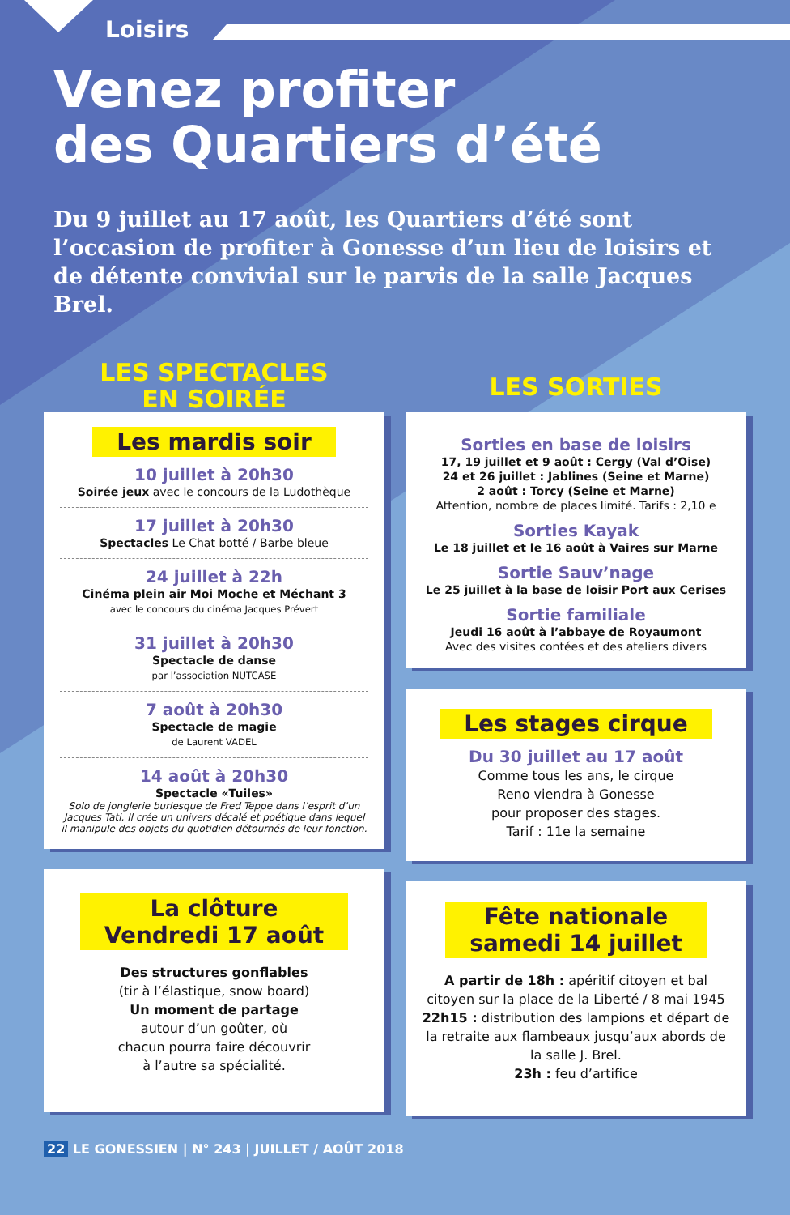Loisirs
Venez profiter
des Quartiers d’été
Du 9 juillet au 17 août, les Quartiers d’été sont l’occasion de profiter à Gonesse d’un lieu de loisirs et de détente convivial sur le parvis de la salle Jacques Brel.
LES SPECTACLES
EN SOIRÉE
Les mardis soir
10 juillet à 20h30
Soirée jeux avec le concours de la Ludothèque
17 juillet à 20h30
Spectacles Le Chat botté / Barbe bleue
24 juillet à 22h
Cinéma plein air Moi Moche et Méchant 3
avec le concours du cinéma Jacques Prévert
31 juillet à 20h30
Spectacle de danse
par l’association NUTCASE
7 août à 20h30
Spectacle de magie
de Laurent VADEL
14 août à 20h30
Spectacle «Tuiles»
Solo de jonglerie burlesque de Fred Teppe dans l’esprit d’un Jacques Tati. Il crée un univers décalé et poétique dans lequel il manipule des objets du quotidien détournés de leur fonction.
La clôture
Vendredi 17 août
Des structures gonflables
(tir à l’élastique, snow board)
Un moment de partage
autour d’un goûter, où
chacun pourra faire découvrir
à l’autre sa spécialité.
LES SORTIES
Sorties en base de loisirs
17, 19 juillet et 9 août : Cergy (Val d’Oise)
24 et 26 juillet : Jablines (Seine et Marne)
2 août : Torcy (Seine et Marne)
Attention, nombre de places limité. Tarifs : 2,10 e
Sorties Kayak
Le 18 juillet et le 16 août à Vaires sur Marne
Sortie Sauv’nage
Le 25 juillet à la base de loisir Port aux Cerises
Sortie familiale
Jeudi 16 août à l’abbaye de Royaumont
Avec des visites contées et des ateliers divers
Les stages cirque
Du 30 juillet au 17 août
Comme tous les ans, le cirque
Reno viendra à Gonesse
pour proposer des stages.
Tarif : 11e la semaine
Fête nationale
samedi 14 juillet
A partir de 18h : apéritif citoyen et bal citoyen sur la place de la Liberté / 8 mai 1945
22h15 : distribution des lampions et départ de la retraite aux flambeaux jusqu’aux abords de la salle J. Brel.
23h : feu d’artifice
22 LE GONESSIEN | N° 243 | JUILLET / AOÛT 2018